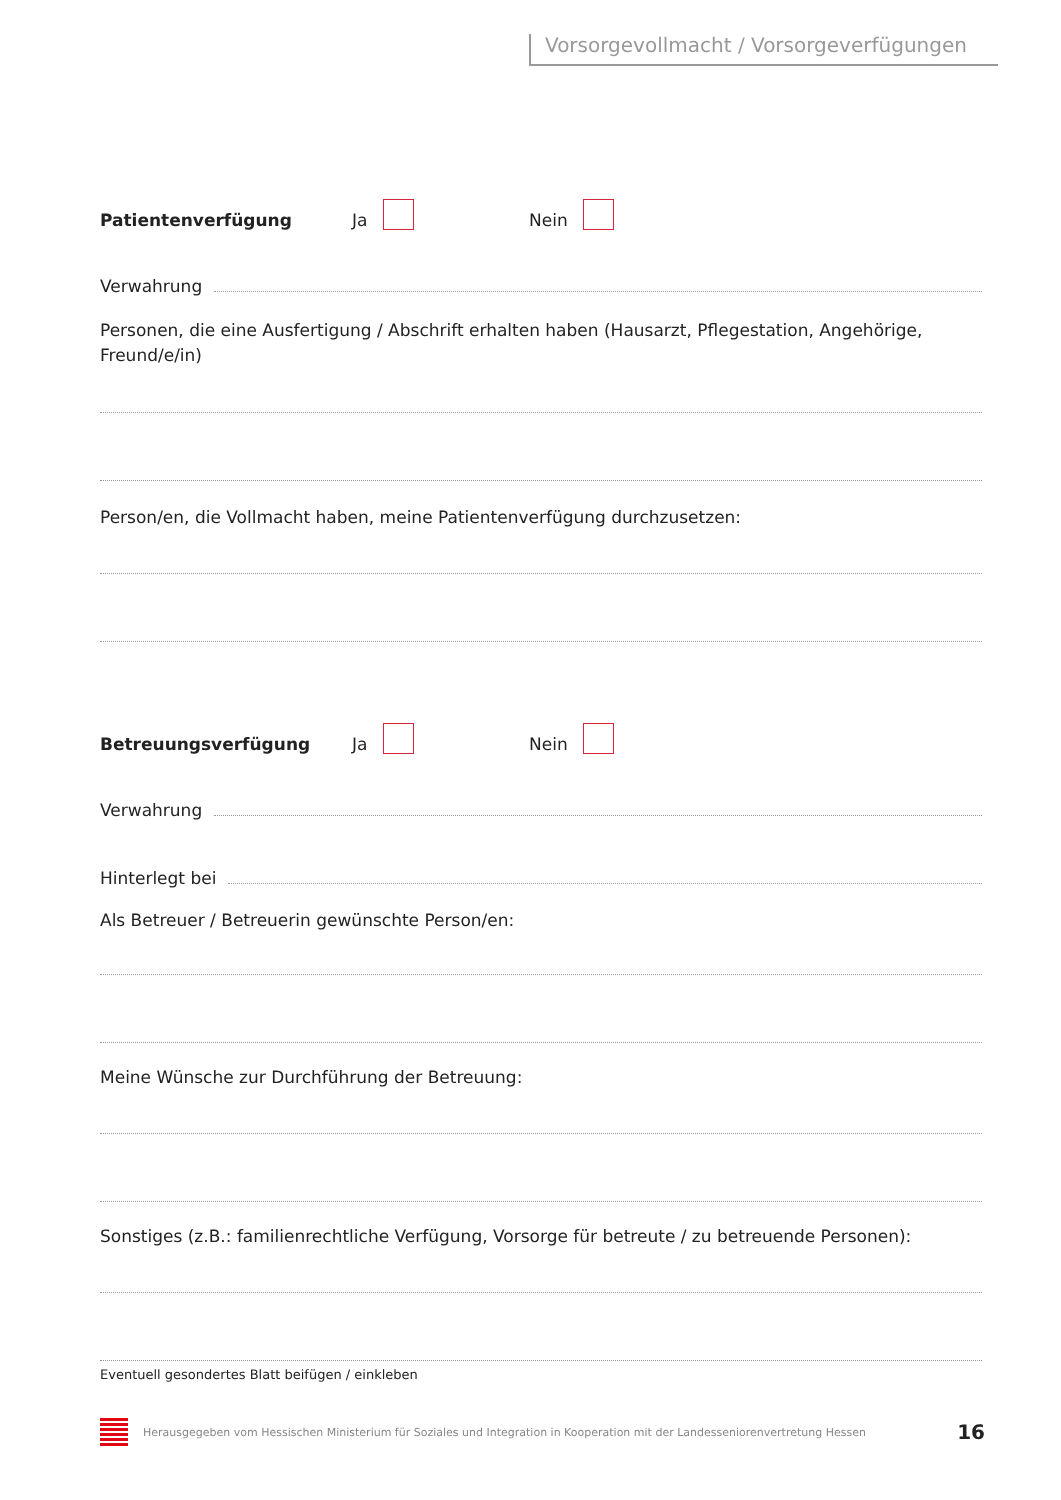Vorsorgevollmacht / Vorsorgeverfügungen
Patientenverfügung Ja Nein
Verwahrung
Personen, die eine Ausfertigung / Abschrift erhalten haben (Hausarzt, Pflegestation, Angehörige, Freund/e/in)
Person/en, die Vollmacht haben, meine Patientenverfügung durchzusetzen:
Betreuungsverfügung Ja Nein
Verwahrung
Hinterlegt bei
Als Betreuer / Betreuerin gewünschte Person/en:
Meine Wünsche zur Durchführung der Betreuung:
Sonstiges (z.B.: familienrechtliche Verfügung, Vorsorge für betreute / zu betreuende Personen):
Eventuell gesondertes Blatt beifügen / einkleben
Herausgegeben vom Hessischen Ministerium für Soziales und Integration in Kooperation mit der Landesseniorenvertretung Hessen 16